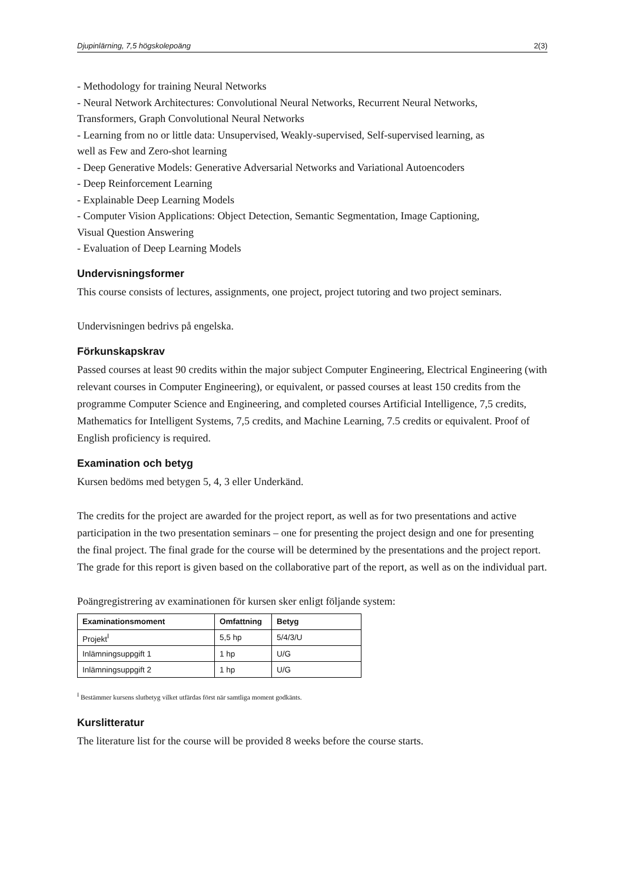Djupinlärning, 7,5 högskolepoäng 2(3)
- Methodology for training Neural Networks
- Neural Network Architectures: Convolutional Neural Networks, Recurrent Neural Networks, Transformers, Graph Convolutional Neural Networks
- Learning from no or little data: Unsupervised, Weakly-supervised, Self-supervised learning, as well as Few and Zero-shot learning
- Deep Generative Models: Generative Adversarial Networks and Variational Autoencoders
- Deep Reinforcement Learning
- Explainable Deep Learning Models
- Computer Vision Applications: Object Detection, Semantic Segmentation, Image Captioning, Visual Question Answering
- Evaluation of Deep Learning Models
Undervisningsformer
This course consists of lectures, assignments, one project, project tutoring and two project seminars.
Undervisningen bedrivs på engelska.
Förkunskapskrav
Passed courses at least 90 credits within the major subject Computer Engineering, Electrical Engineering (with relevant courses in Computer Engineering), or equivalent, or passed courses at least 150 credits from the programme Computer Science and Engineering, and completed courses Artificial Intelligence, 7,5 credits, Mathematics for Intelligent Systems, 7,5 credits, and Machine Learning, 7.5 credits or equivalent. Proof of English proficiency is required.
Examination och betyg
Kursen bedöms med betygen 5, 4, 3 eller Underkänd.
The credits for the project are awarded for the project report, as well as for two presentations and active participation in the two presentation seminars – one for presenting the project design and one for presenting the final project. The final grade for the course will be determined by the presentations and the project report. The grade for this report is given based on the collaborative part of the report, as well as on the individual part.
Poängregistrering av examinationen för kursen sker enligt följande system:
| Examinationsmoment | Omfattning | Betyg |
| --- | --- | --- |
| Projekt<sup>I</sup> | 5,5 hp | 5/4/3/U |
| Inlämningsuppgift 1 | 1 hp | U/G |
| Inlämningsuppgift 2 | 1 hp | U/G |
<sup>I</sup> Bestämmer kursens slutbetyg vilket utfärdas först när samtliga moment godkänts.
Kurslitteratur
The literature list for the course will be provided 8 weeks before the course starts.